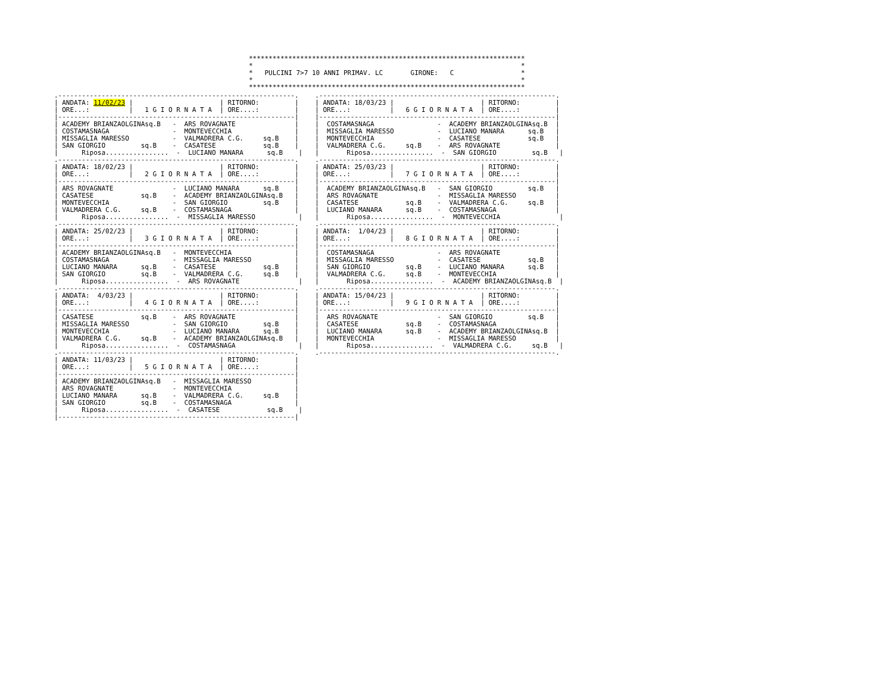**********************************************************************
*                                                                    *
*   PULCINI 7>7 10 ANNI PRIMAV. LC       GIRONE:   C                 *
*                                                                    *
**********************************************************************
.------------------------------------------------------------.
| ANDATA: 11/02/23 |                      | RITORNO:         |
| ORE...:          |   1 G I O R N A T A  | ORE....:         |
|------------------------------------------------------------|
| ACADEMY BRIANZAOLGINAsq.B   -  ARS ROVAGNATE               |
| COSTAMASNAGA                -  MONTEVECCHIA                |
| MISSAGLIA MARESSO           -  VALMADRERA C.G.     sq.B    |
| SAN GIORGIO         sq.B    -  CASATESE            sq.B    |
|      Riposa................  -  LUCIANO MANARA      sq.B    |
.------------------------------------------------------------.
| ANDATA: 18/02/23 |                      | RITORNO:         |
| ORE...:          |   2 G I O R N A T A  | ORE....:         |
|------------------------------------------------------------|
| ARS ROVAGNATE               -  LUCIANO MANARA      sq.B    |
| CASATESE            sq.B    -  ACADEMY BRIANZAOLGINAsq.B   |
| MONTEVECCHIA                -  SAN GIORGIO         sq.B    |
| VALMADRERA C.G.     sq.B    -  COSTAMASNAGA                |
|      Riposa................  -  MISSAGLIA MARESSO           |
.------------------------------------------------------------.
| ANDATA: 25/02/23 |                      | RITORNO:         |
| ORE...:          |   3 G I O R N A T A  | ORE....:         |
|------------------------------------------------------------|
| ACADEMY BRIANZAOLGINAsq.B   -  MONTEVECCHIA                |
| COSTAMASNAGA                -  MISSAGLIA MARESSO           |
| LUCIANO MANARA      sq.B    -  CASATESE            sq.B    |
| SAN GIORGIO         sq.B    -  VALMADRERA C.G.     sq.B    |
|      Riposa................  -  ARS ROVAGNATE               |
.------------------------------------------------------------.
| ANDATA:  4/03/23 |                      | RITORNO:         |
| ORE...:          |   4 G I O R N A T A  | ORE....:         |
|------------------------------------------------------------|
| CASATESE            sq.B    -  ARS ROVAGNATE               |
| MISSAGLIA MARESSO           -  SAN GIORGIO         sq.B    |
| MONTEVECCHIA                -  LUCIANO MANARA      sq.B    |
| VALMADRERA C.G.     sq.B    -  ACADEMY BRIANZAOLGINAsq.B   |
|      Riposa................  -  COSTAMASNAGA                |
.------------------------------------------------------------.
| ANDATA: 11/03/23 |                      | RITORNO:         |
| ORE...:          |   5 G I O R N A T A  | ORE....:         |
|------------------------------------------------------------|
| ACADEMY BRIANZAOLGINAsq.B   -  MISSAGLIA MARESSO           |
| ARS ROVAGNATE               -  MONTEVECCHIA                |
| LUCIANO MANARA      sq.B    -  VALMADRERA C.G.     sq.B    |
| SAN GIORGIO         sq.B    -  COSTAMASNAGA                |
|      Riposa................  -  CASATESE            sq.B    |
|------------------------------------------------------------|
.------------------------------------------------------------.
| ANDATA: 18/03/23 |                      | RITORNO:         |
| ORE...:          |   6 G I O R N A T A  | ORE....:         |
|------------------------------------------------------------|
|  COSTAMASNAGA                -  ACADEMY BRIANZAOLGINAsq.B  |
|  MISSAGLIA MARESSO           -  LUCIANO MANARA      sq.B   |
|  MONTEVECCHIA                -  CASATESE            sq.B   |
|  VALMADRERA C.G.     sq.B    -  ARS ROVAGNATE              |
|       Riposa................  -  SAN GIORGIO         sq.B   |
.------------------------------------------------------------.
| ANDATA: 25/03/23 |                      | RITORNO:         |
| ORE...:          |   7 G I O R N A T A  | ORE....:         |
|------------------------------------------------------------|
|  ACADEMY BRIANZAOLGINAsq.B   -  SAN GIORGIO         sq.B   |
|  ARS ROVAGNATE               -  MISSAGLIA MARESSO          |
|  CASATESE            sq.B    -  VALMADRERA C.G.     sq.B   |
|  LUCIANO MANARA      sq.B    -  COSTAMASNAGA               |
|       Riposa................  -  MONTEVECCHIA               |
.------------------------------------------------------------.
| ANDATA:  1/04/23 |                      | RITORNO:         |
| ORE...:          |   8 G I O R N A T A  | ORE....:         |
|------------------------------------------------------------|
|  COSTAMASNAGA                -  ARS ROVAGNATE              |
|  MISSAGLIA MARESSO           -  CASATESE            sq.B   |
|  SAN GIORGIO         sq.B    -  LUCIANO MANARA      sq.B   |
|  VALMADRERA C.G.     sq.B    -  MONTEVECCHIA               |
|       Riposa................  -  ACADEMY BRIANZAOLGINAsq.B  |
.------------------------------------------------------------.
| ANDATA: 15/04/23 |                      | RITORNO:         |
| ORE...:          |   9 G I O R N A T A  | ORE....:         |
|------------------------------------------------------------|
|  ARS ROVAGNATE               -  SAN GIORGIO         sq.B   |
|  CASATESE            sq.B    -  COSTAMASNAGA               |
|  LUCIANO MANARA      sq.B    -  ACADEMY BRIANZAOLGINAsq.B  |
|  MONTEVECCHIA                -  MISSAGLIA MARESSO          |
|       Riposa................  -  VALMADRERA C.G.     sq.B   |
.------------------------------------------------------------.